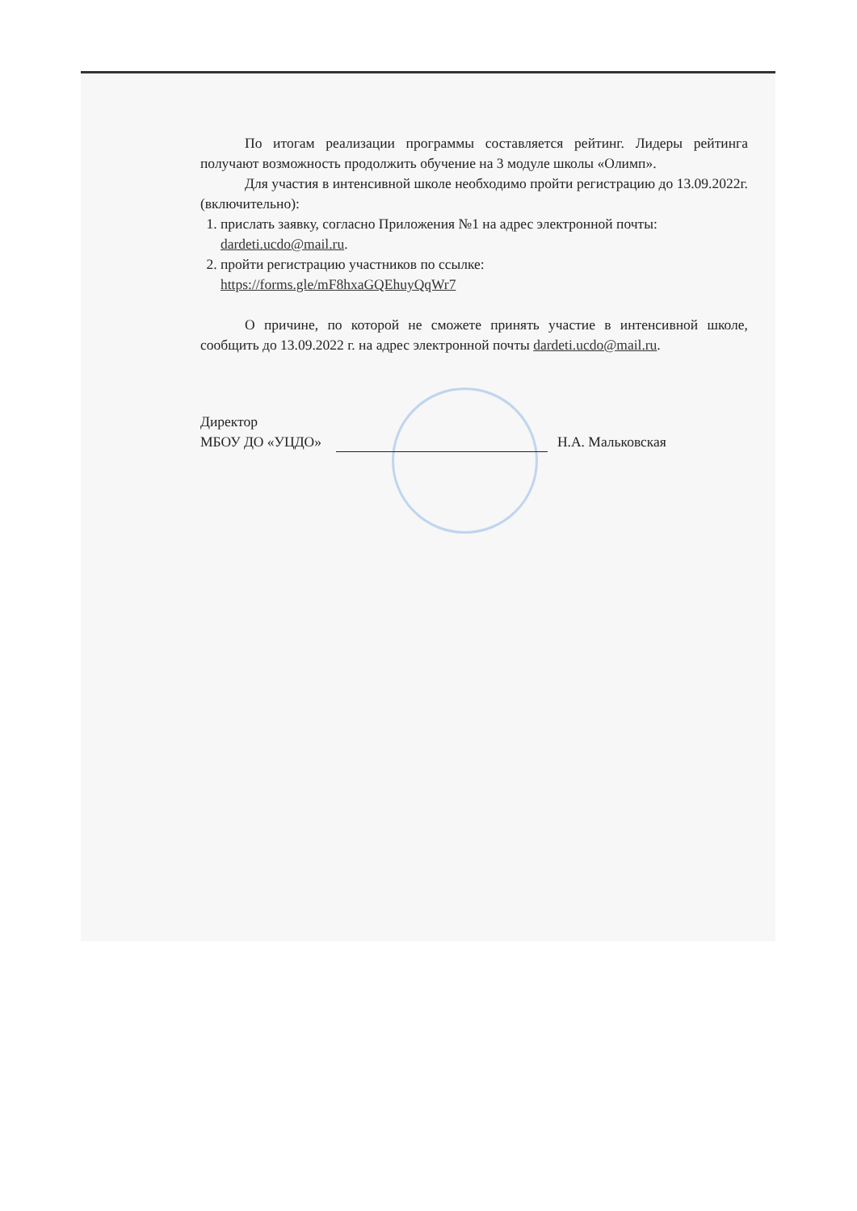По итогам реализации программы составляется рейтинг. Лидеры рейтинга получают возможность продолжить обучение на 3 модуле школы «Олимп».
Для участия в интенсивной школе необходимо пройти регистрацию до 13.09.2022г. (включительно):
1. прислать заявку, согласно Приложения №1 на адрес электронной почты: dardeti.ucdo@mail.ru.
2. пройти регистрацию участников по ссылке:
https://forms.gle/mF8hxaGQEhuyQqWr7
О причине, по которой не сможете принять участие в интенсивной школе, сообщить до 13.09.2022 г. на адрес электронной почты dardeti.ucdo@mail.ru.
Директор
МБОУ ДО «УЦДО» Н.А. Мальковская